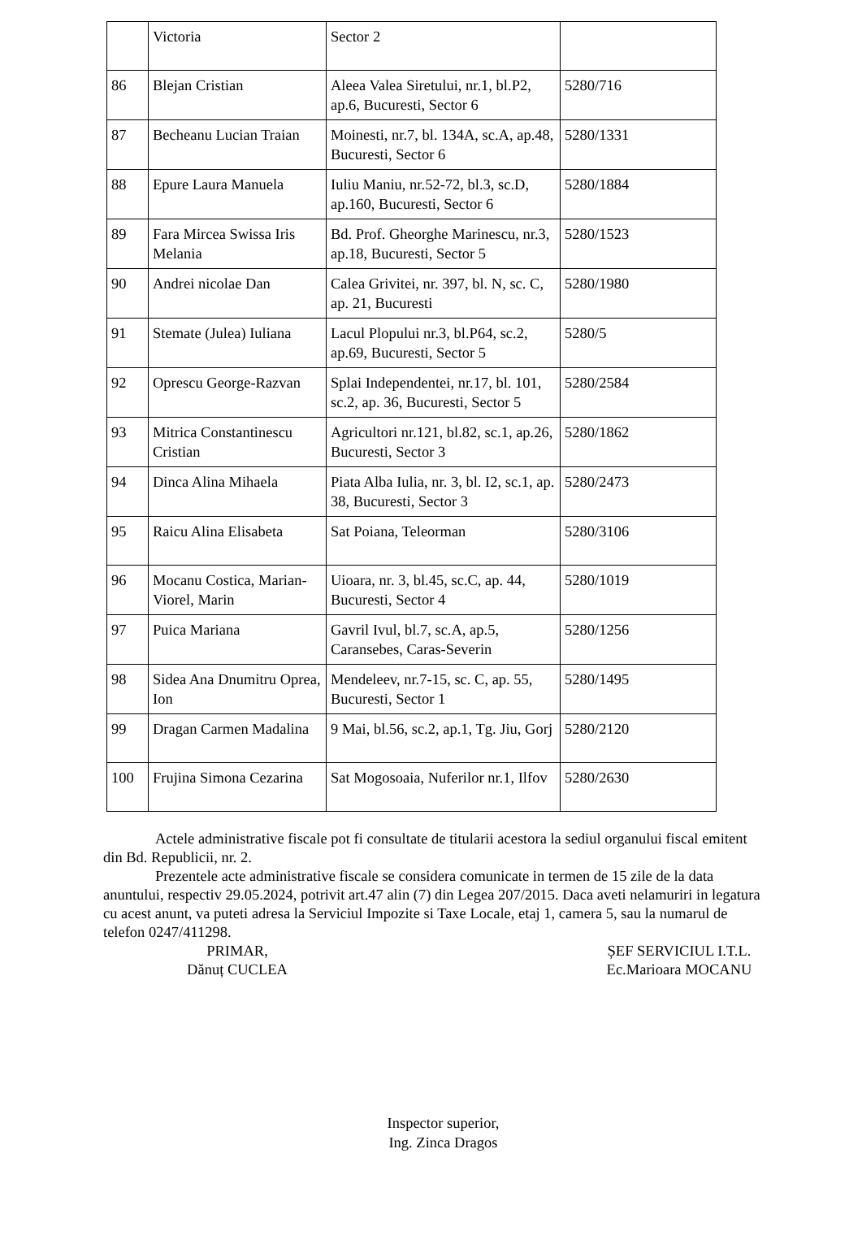| | Victoria | Sector 2 | |
| 86 | Blejan Cristian | Aleea Valea Siretului, nr.1, bl.P2, ap.6, Bucuresti, Sector 6 | 5280/716 |
| 87 | Becheanu Lucian Traian | Moinesti, nr.7, bl. 134A, sc.A, ap.48, Bucuresti, Sector 6 | 5280/1331 |
| 88 | Epure Laura Manuela | Iuliu Maniu, nr.52-72, bl.3, sc.D, ap.160, Bucuresti, Sector 6 | 5280/1884 |
| 89 | Fara Mircea Swissa Iris Melania | Bd. Prof. Gheorghe Marinescu, nr.3, ap.18, Bucuresti, Sector 5 | 5280/1523 |
| 90 | Andrei nicolae Dan | Calea Grivitei, nr. 397, bl. N, sc. C, ap. 21, Bucuresti | 5280/1980 |
| 91 | Stemate (Julea) Iuliana | Lacul Plopului nr.3, bl.P64, sc.2, ap.69, Bucuresti, Sector 5 | 5280/5 |
| 92 | Oprescu George-Razvan | Splai Independentei, nr.17, bl. 101, sc.2, ap. 36, Bucuresti, Sector 5 | 5280/2584 |
| 93 | Mitrica Constantinescu Cristian | Agricultori nr.121, bl.82, sc.1, ap.26, Bucuresti, Sector 3 | 5280/1862 |
| 94 | Dinca Alina Mihaela | Piata Alba Iulia, nr. 3, bl. I2, sc.1, ap. 38, Bucuresti, Sector 3 | 5280/2473 |
| 95 | Raicu Alina Elisabeta | Sat Poiana, Teleorman | 5280/3106 |
| 96 | Mocanu Costica, Marian-Viorel, Marin | Uioara, nr. 3, bl.45, sc.C, ap. 44, Bucuresti, Sector 4 | 5280/1019 |
| 97 | Puica Mariana | Gavril Ivul, bl.7, sc.A, ap.5, Caransebes, Caras-Severin | 5280/1256 |
| 98 | Sidea Ana Dnumitru Oprea, Ion | Mendeleev, nr.7-15, sc. C, ap. 55, Bucuresti, Sector 1 | 5280/1495 |
| 99 | Dragan Carmen Madalina | 9 Mai, bl.56, sc.2, ap.1, Tg. Jiu, Gorj | 5280/2120 |
| 100 | Frujina Simona Cezarina | Sat Mogosoaia, Nuferilor nr.1, Ilfov | 5280/2630 |
Actele administrative fiscale pot fi consultate de titularii acestora la sediul organului fiscal emitent din Bd. Republicii, nr. 2.
Prezentele acte administrative fiscale se considera comunicate in termen de 15 zile de la data anuntului, respectiv 29.05.2024, potrivit art.47 alin (7) din Legea 207/2015. Daca aveti nelamuriri in legatura cu acest anunt, va puteti adresa la Serviciul Impozite si Taxe Locale, etaj 1, camera 5, sau la numarul de telefon 0247/411298.
PRIMAR,
Dănuț CUCLEA
ȘEF SERVICIUL I.T.L.
Ec.Marioara MOCANU
Inspector superior,
Ing. Zinca Dragos